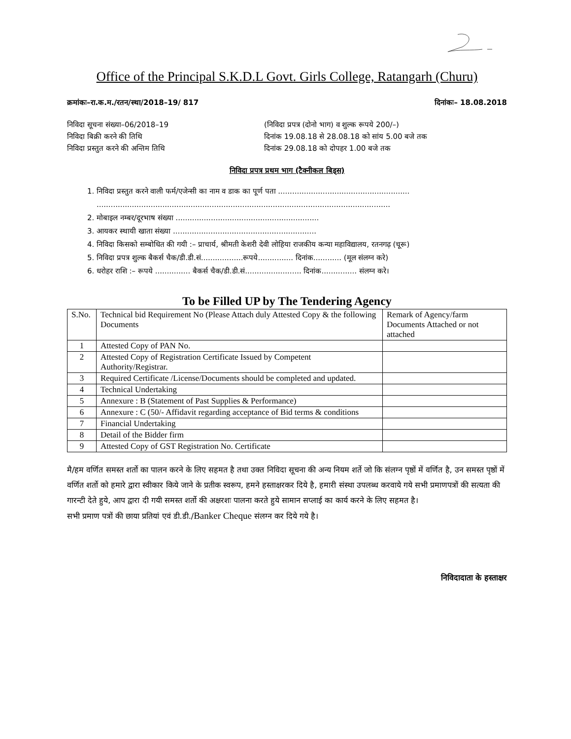Office of the Principal S.K.D.L Govt. Girls College, Ratangarh (Churu)
क्रमांकः–रा.क.म./रतन/स्था/2018–19/ 817 दिनांकः– 18.08.2018
निविदा सूचना संख्या–06/2018–19
निविदा बिक्री करने की तिथि
निविदा प्रस्तुत करने की अन्तिम तिथि
(निविदा प्रपत्र (दोनो भाग) व शुल्क रूपये 200/–)
दिनांक 19.08.18 से 28.08.18 को सांय 5.00 बजे तक
दिनांक 29.08.18 को दोपहर 1.00 बजे तक
निविदा प्रपत्र प्रथम भाग (टैक्नीकल बिड्स)
1. निविदा प्रस्तुत करने वाली फर्म/एजेन्सी का नाम व डाक का पूर्ण पता ........................................................
.............................................................................................................................
2. मोबाइल नम्बर/दूरभाष संख्या .............................................................
3. आयकर स्थायी खाता संख्या .............................................................
4. निविदा किसको सम्बोधित की गयी :– प्राचार्य, श्रीमती केशरी देवी लोहिया राजकीय कन्या महाविद्यालय, रतनगढ़ (चूरू)
5. निविदा प्रपत्र शुल्क बैकर्स चैक/डी.डी.सं..................रूपये............... दिनांक............ (मूल संलग्न करे)
6. धरोहर राशि :– रूपये ............... बैकर्स चैक/डी.डी.सं........................ दिनांक............... संलग्न करे।
To be Filled UP by The Tendering Agency
| S.No. | Technical bid Requirement No (Please Attach duly Attested Copy & the following Documents | Remark of Agency/farm Documents Attached or not attached |
| --- | --- | --- |
| 1 | Attested Copy of PAN No. | |
| 2 | Attested Copy of Registration Certificate Issued by Competent Authority/Registrar. | |
| 3 | Required Certificate /License/Documents should be completed and updated. | |
| 4 | Technical Undertaking | |
| 5 | Annexure : B (Statement of Past Supplies & Performance) | |
| 6 | Annexure : C (50/- Affidavit regarding acceptance of Bid terms & conditions | |
| 7 | Financial Undertaking | |
| 8 | Detail of the Bidder firm | |
| 9 | Attested Copy of GST Registration No. Certificate | |
मै/हम वर्णित समस्त शर्तो का पालन करने के लिए सहमत है तथा उक्त निविदा सूचना की अन्य नियम शर्ते जो कि संलग्न पृष्ठों में वर्णित है, उन समस्त पृष्ठों में वर्णित शर्तो को हमारे द्वारा स्वीकार किये जाने के प्रतीक स्वरूप, हमने हस्ताक्षरकर दिये है, हमारी संस्था उपलब्ध करवाये गये सभी प्रमाणपत्रों की सत्यता की गारन्टी देते हुये, आप द्वारा दी गयी समस्त शर्तो की अक्षरशः पालना करते हुये सामान सप्लाई का कार्य करने के लिए सहमत है।
सभी प्रमाण पत्रों की छाया प्रतियां एवं डी.डी./Banker Cheque संलग्न कर दिये गये है।
निविदादाता के हस्ताक्षर